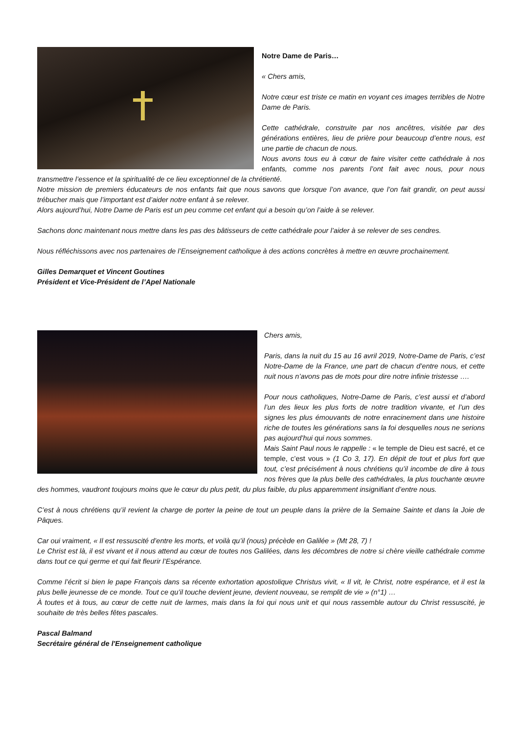Notre Dame de Paris…
« Chers amis,
Notre cœur est triste ce matin en voyant ces images terribles de Notre Dame de Paris.
Cette cathédrale, construite par nos ancêtres, visitée par des générations entières, lieu de prière pour beaucoup d’entre nous, est une partie de chacun de nous.
Nous avons tous eu à cœur de faire visiter cette cathédrale à nos enfants, comme nos parents l’ont fait avec nous, pour nous transmettre l’essence et la spiritualité de ce lieu exceptionnel de la chrétienté.
Notre mission de premiers éducateurs de nos enfants fait que nous savons que lorsque l’on avance, que l’on fait grandir, on peut aussi trébucher mais que l’important est d’aider notre enfant à se relever.
Alors aujourd’hui, Notre Dame de Paris est un peu comme cet enfant qui a besoin qu’on l’aide à se relever.
Sachons donc maintenant nous mettre dans les pas des bâtisseurs de cette cathédrale pour l’aider à se relever de ses cendres.
Nous réfléchissons avec nos partenaires de l’Enseignement catholique à des actions concrètes à mettre en œuvre prochainement.
Gilles Demarquet et Vincent Goutines
Président et Vice-Président de l’Apel Nationale
Chers amis,
Paris, dans la nuit du 15 au 16 avril 2019, Notre-Dame de Paris, c’est Notre-Dame de la France, une part de chacun d’entre nous, et cette nuit nous n’avons pas de mots pour dire notre infinie tristesse ….
Pour nous catholiques, Notre-Dame de Paris, c’est aussi et d’abord l’un des lieux les plus forts de notre tradition vivante, et l’un des signes les plus émouvants de notre enracinement dans une histoire riche de toutes les générations sans la foi desquelles nous ne serions pas aujourd’hui qui nous sommes.
Mais Saint Paul nous le rappelle : « le temple de Dieu est sacré, et ce temple, c’est vous » (1 Co 3, 17). En dépit de tout et plus fort que tout, c’est précisément à nous chrétiens qu’il incombe de dire à tous nos frères que la plus belle des cathédrales, la plus touchante œuvre des hommes, vaudront toujours moins que le cœur du plus petit, du plus faible, du plus apparemment insignifiant d’entre nous.
C’est à nous chrétiens qu’il revient la charge de porter la peine de tout un peuple dans la prière de la Semaine Sainte et dans la Joie de Pâques.
Car oui vraiment, « Il est ressuscité d’entre les morts, et voilà qu’il (nous) précède en Galilée » (Mt 28, 7) !
Le Christ est là, il est vivant et il nous attend au cœur de toutes nos Galilées, dans les décombres de notre si chère vieille cathédrale comme dans tout ce qui germe et qui fait fleurir l’Espérance.
Comme l’écrit si bien le pape François dans sa récente exhortation apostolique Christus vivit, « Il vit, le Christ, notre espérance, et il est la plus belle jeunesse de ce monde. Tout ce qu’il touche devient jeune, devient nouveau, se remplit de vie » (n°1) …
À toutes et à tous, au cœur de cette nuit de larmes, mais dans la foi qui nous unit et qui nous rassemble autour du Christ ressuscité, je souhaite de très belles fêtes pascales.
Pascal Balmand
Secrétaire général de l'Enseignement catholique